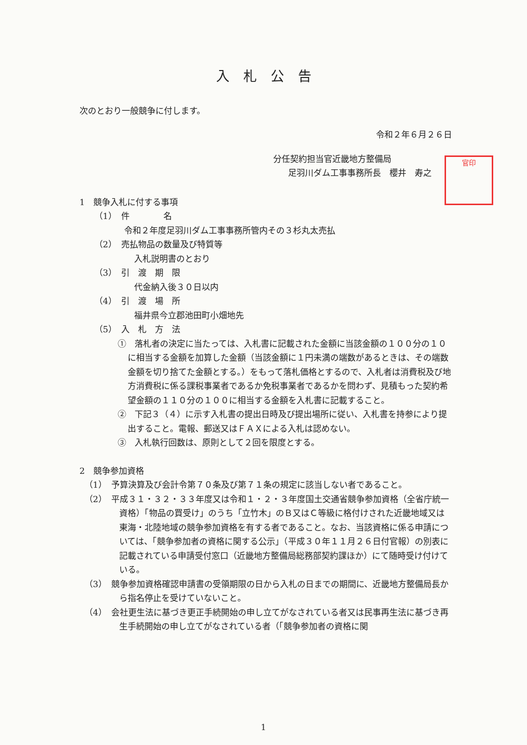官印
入札公告
次のとおり一般競争に付します。
令和２年６月２６日
分任契約担当官近畿地方整備局
足羽川ダム工事事務所長　櫻井　寿之
1　競争入札に付する事項
（1）　件　　　　名
令和２年度足羽川ダム工事事務所管内その３杉丸太売払
（2）　売払物品の数量及び特質等
入札説明書のとおり
（3）　引　渡　期　限
代金納入後３０日以内
（4）　引　渡　場　所
福井県今立郡池田町小畑地先
（5）　入　札　方　法
①　落札者の決定に当たっては、入札書に記載された金額に当該金額の１００分の１０に相当する金額を加算した金額（当該金額に１円未満の端数があるときは、その端数金額を切り捨てた金額とする。）をもって落札価格とするので、入札者は消費税及び地方消費税に係る課税事業者であるか免税事業者であるかを問わず、見積もった契約希望金額の１１０分の１００に相当する金額を入札書に記載すること。
②　下記３（４）に示す入札書の提出日時及び提出場所に従い、入札書を持参により提出すること。電報、郵送又はＦＡＸによる入札は認めない。
③　入札執行回数は、原則として２回を限度とする。
2　競争参加資格
（1）　予算決算及び会計令第７０条及び第７１条の規定に該当しない者であること。
（2）　平成３１・３２・３３年度又は令和１・２・３年度国土交通省競争参加資格（全省庁統一資格）「物品の買受け」のうち「立竹木」のＢ又はＣ等級に格付けされた近畿地域又は東海・北陸地域の競争参加資格を有する者であること。なお、当該資格に係る申請については、「競争参加者の資格に関する公示」（平成３０年１１月２６日付官報）の別表に記載されている申請受付窓口（近畿地方整備局総務部契約課ほか）にて随時受け付けている。
（3）　競争参加資格確認申請書の受領期限の日から入札の日までの期間に、近畿地方整備局長から指名停止を受けていないこと。
（4）　会社更生法に基づき更正手続開始の申し立てがなされている者又は民事再生法に基づき再生手続開始の申し立てがなされている者（「競争参加者の資格に関
1